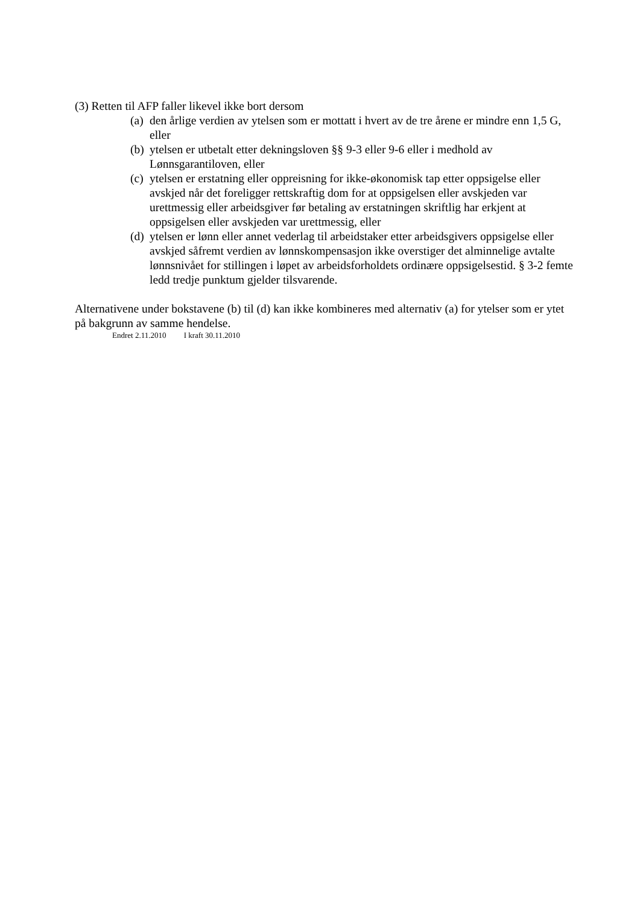(3) Retten til AFP faller likevel ikke bort dersom
(a) den årlige verdien av ytelsen som er mottatt i hvert av de tre årene er mindre enn 1,5 G, eller
(b) ytelsen er utbetalt etter dekningsloven §§ 9-3 eller 9-6 eller i medhold av Lønnsgarantiloven, eller
(c) ytelsen er erstatning eller oppreisning for ikke-økonomisk tap etter oppsigelse eller avskjed når det foreligger rettskraftig dom for at oppsigelsen eller avskjeden var urettmessig eller arbeidsgiver før betaling av erstatningen skriftlig har erkjent at oppsigelsen eller avskjeden var urettmessig, eller
(d) ytelsen er lønn eller annet vederlag til arbeidstaker etter arbeidsgivers oppsigelse eller avskjed såfremt verdien av lønnskompensasjon ikke overstiger det alminnelige avtalte lønnsnivået for stillingen i løpet av arbeidsforholdets ordinære oppsigelsestid. § 3-2 femte ledd tredje punktum gjelder tilsvarende.
Alternativene under bokstavene (b) til (d) kan ikke kombineres med alternativ (a) for ytelser som er ytet på bakgrunn av samme hendelse.
Endret 2.11.2010 I kraft 30.11.2010